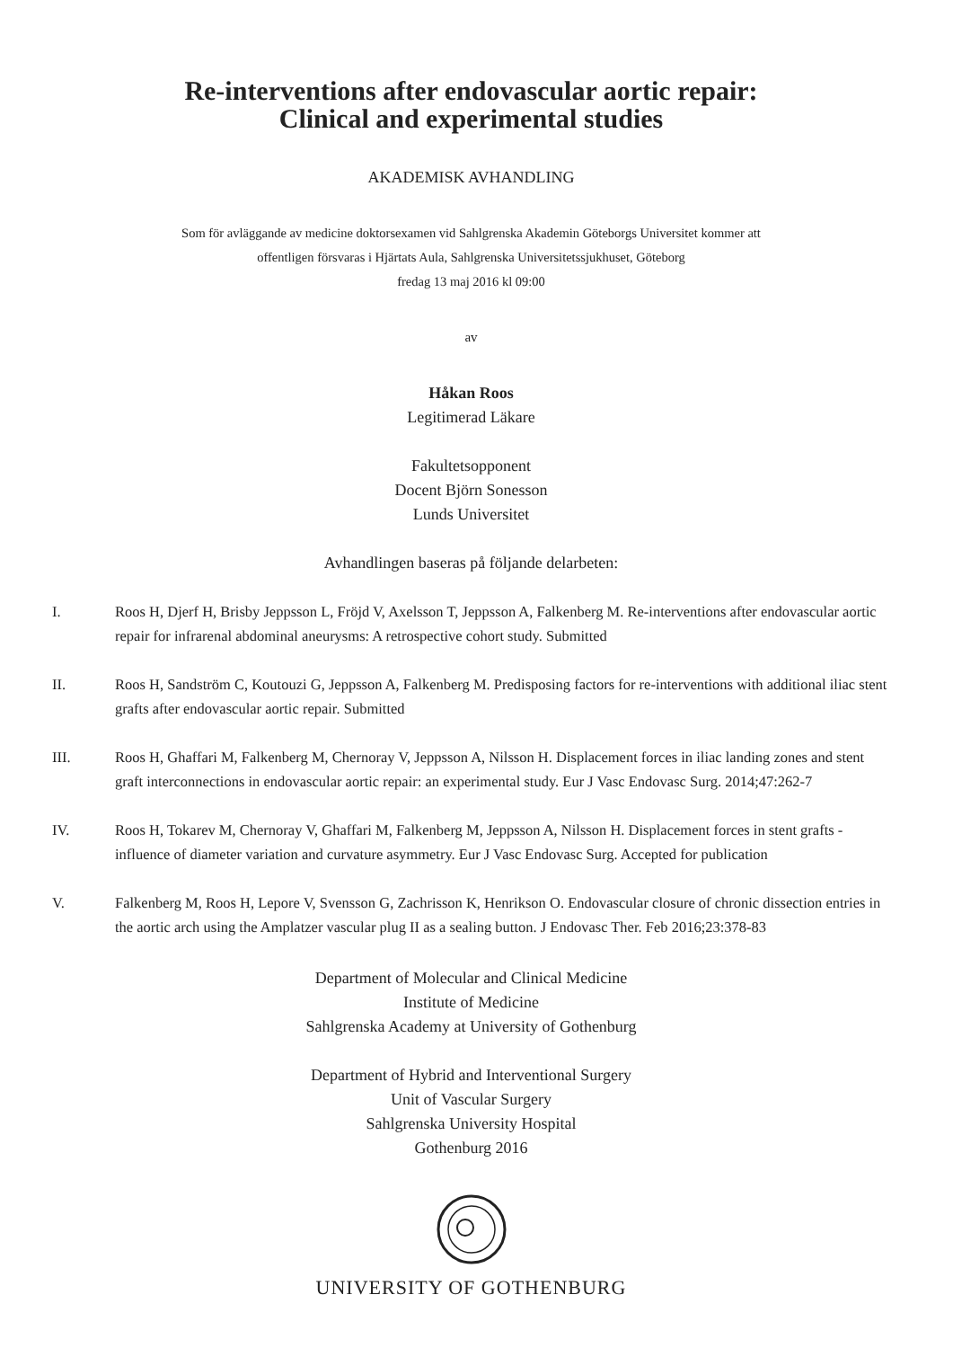Re-interventions after endovascular aortic repair:
Clinical and experimental studies
AKADEMISK AVHANDLING
Som för avläggande av medicine doktorsexamen vid Sahlgrenska Akademin Göteborgs Universitet kommer att
offentligen försvaras i Hjärtats Aula, Sahlgrenska Universitetssjukhuset, Göteborg
fredag 13 maj 2016 kl 09:00
av
Håkan Roos
Legitimerad Läkare
Fakultetsopponent
Docent Björn Sonesson
Lunds Universitet
Avhandlingen baseras på följande delarbeten:
I. Roos H, Djerf H, Brisby Jeppsson L, Fröjd V, Axelsson T, Jeppsson A, Falkenberg M. Re-interventions after endovascular aortic repair for infrarenal abdominal aneurysms: A retrospective cohort study. Submitted
II. Roos H, Sandström C, Koutouzi G, Jeppsson A, Falkenberg M. Predisposing factors for re-interventions with additional iliac stent grafts after endovascular aortic repair. Submitted
III. Roos H, Ghaffari M, Falkenberg M, Chernoray V, Jeppsson A, Nilsson H. Displacement forces in iliac landing zones and stent graft interconnections in endovascular aortic repair: an experimental study. Eur J Vasc Endovasc Surg. 2014;47:262-7
IV. Roos H, Tokarev M, Chernoray V, Ghaffari M, Falkenberg M, Jeppsson A, Nilsson H. Displacement forces in stent grafts - influence of diameter variation and curvature asymmetry. Eur J Vasc Endovasc Surg. Accepted for publication
V. Falkenberg M, Roos H, Lepore V, Svensson G, Zachrisson K, Henrikson O. Endovascular closure of chronic dissection entries in the aortic arch using the Amplatzer vascular plug II as a sealing button. J Endovasc Ther. Feb 2016;23:378-83
Department of Molecular and Clinical Medicine
Institute of Medicine
Sahlgrenska Academy at University of Gothenburg
Department of Hybrid and Interventional Surgery
Unit of Vascular Surgery
Sahlgrenska University Hospital
Gothenburg 2016
UNIVERSITY OF GOTHENBURG